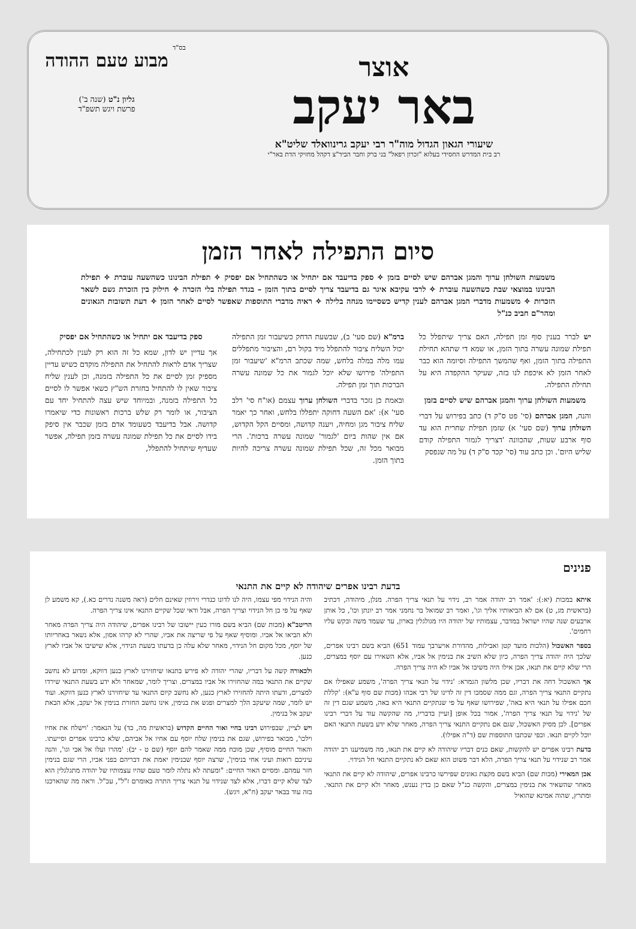מבוע טעם ההודה
גליון נ"ט (שנה ב')
פרשת ויגש תשפ"ד
בס"ד
אוצר
באר יעקב
שיעורי הגאון הגדול מוה"ר רבי יעקב גרינוואלד שליט"א
רב בית המדרש החסידי בעלזא "זכרון רפאל" בני ברק וחבר הביד"צ דקהל מחזיקי הדת באר"י
סיום התפילה לאחר הזמן
משמעות השולחן ערוך והמגן אברהם שיש לסיים בזמן ✧ ספק בדיעבד אם יתחיל או כשהתחיל אם יפסיק ✧ תפילת הבינונו כשהשעה עוברת ✧ תפילת הבינונו במוצאי שבת כשהשעה עוברת ✧ לרבי עקיבא איגר גם בדיעבד צריך לסיים בתוך הזמן – בגדר תפילה בלי הזכרה ✧ חילוק בין הזכרת גשם לשאר הזכרות ✧ משמעות מדברי המגן אברהם לענין קדיש כשסיימו מנחה בלילה ✧ ראיה מדברי התוספות שאפשר לסיים לאחר הזמן ✧ דעת תשובות הגאונים ומהר"ם חביב כנ"ל
יש לברר בענין סוף זמן תפילה, האם צריך שיתפלל כל תפילת שמונה עשרה בתוך הזמן, או שמא די שתהא תחילת התפילה בתוך הזמן, ואף שהמשך התפילה וסיומה הוא כבר לאחר הזמן לא איכפת לנו בזה, שעיקר ההקפדה היא על תחילת התפילה.
משמעות השולחן ערוך והמגן אברהם שיש לסיים בזמן
והנה, המגן אברהם (סי' פט ס"ק ד) כתב בפירוש על דברי השולחן ערוך (שם סעי' א) שזמן תפילת שחרית הוא עד סוף ארבע שעות, שהכוונה 'דצריך לגמור התפילה קודם שליש היום'. וכן כתב עוד (סי' קכד ס"ק ד) על מה שנפסק
ברמ"א (שם סעי' ב), שבשעת הדחק כשיעבור זמן התפילה יכול השליח ציבור להתפלל מיד בקול רם, והציבור מתפללים עמו מלה במלה בלחש, שמה שכתב הרמ"א 'שיעבור זמן התפילה' פירושו שלא יוכל לגמור את כל שמונה עשרה הברכות תוך זמן תפילה.
ובאמת כן נזכר בדברי השולחן ערוך עצמם (או"ח סי' רלב סעי' א): 'אם השעה דחוקה יתפללו בלחש, ואחר כך יאמר שליח ציבור מגן ומחיה, ויענה קדושה, ומסיים הקל הקדוש, אם אין שהות ביום 'לגמור' שמונה עשרה ברכות'. הרי מבואר מכל זה, שכל תפילת שמונה עשרה צריכה להיות בתוך הזמן.
ספק בדיעבד אם יתחיל או כשהתחיל אם יפסיק
אך עדיין יש לדון, שמא כל זה הוא רק לענין לכתחילה, שצריך אדם לראות להתחיל את התפילה מוקדם כשיש עדיין מספיק זמן לסיים את כל התפילה בזמנה, וכן לענין שליח ציבור שאין לו להתחיל בחזרת הש"ץ כשאי אפשר לו לסיים כל התפילה בזמנה, ובמיוחד שיש עצה להתחיל יחד עם הציבור, או לומר רק שלש ברכות ראשונות כדי שיאמרו קדושה. אבל בדיעבד כשעומד אדם בזמן שכבר אין סיפק בידו לסיים את כל תפילת שמונה עשרה בזמן תפילה, אפשר שעדיף שיתחיל להתפלל,
פנינים
בדעת רבינו אפרים שיהודה לא קיים את התנאי
איתא במכות (יא:): 'אמר רב יהודה אמר רב, נידוי על תנאי צריך הפרה. מנלן, מיהודה, דכתיב (בראשית מג, ט) אם לא הביאותיו אליך וגו', ואמר רב שמואל בר נחמני אמר רב יונתן וכו', כל אותן ארבעים שנה שהיו ישראל במדבר, עצמותיו של יהודה היו מגולגלין בארון, עד שעמד משה ובקש עליו רחמים'.
בספר האשכול (הלכות מועד קטן ואבילות, מהדורת אויערבך עמוד 651) הביא בשם רבינו אפרים, שלכך היה יהודה צריך הפרה, כיון שלא השיב את בנימין אל אביו, אלא השאירו עם יוסף במצרים, הרי שלא קיים את תנאו, אכן אילו היה משיבו אל אביו לא היה צריך הפרה.
אך האשכול דחה את דבריו, שכן מלשון הגמרא: 'נידוי על תנאי צריך הפרה', משמע שאפילו אם נתקיים התנאי צריך הפרה, וגם ממה שסמכו דין זה לדינו של רבי אבהו (מכות שם סוף ע"א): 'קללת חכם אפילו על תנאי היא באה', שפירושו שאף על פי שנתקיים התנאי היא באה, משמע שגם דין זה של 'נידוי על תנאי צריך הפרה', אמור בכל אופן [ועיין בדבריו, מה שהקשה עוד על דברי רבינו אפרים]. לכן מסיק האשכול, שגם אם נתקיים התנאי צריך הפרה, מאחר שלא ידע בשעת התנאי האם יוכל לקיים תנאו. וכפי שכתבו התוספות שם (ד"ה אפילו).
בדעת רבינו אפרים יש להקשות, שאם כנים דבריו שיהודה לא קיים את תנאו, מה משמיענו רב יהודה אמר רב שנידוי על תנאי צריך הפרה, הלא דבר פשוט הוא שאם לא נתקיים התנאי חל הנידוי.
אכן המאירי (מכות שם) הביא בשם מקצת גאונים שפירשו כרבינו אפרים, שיהודה לא קיים את התנאי מאחר שהשאיר את בנימין במצרים, והקשה כנ"ל שאם כן בדין נענש, מאחר ולא קיים את התנאי. ומתרץ, שהוה אמינא שהואיל
והיה הנידוי מפי עצמו, היה לנו לדונו כנדרי זירוזין שאינם חלים (ראה משנה נדרים כא.), קא משמע לן שאף על פי כן חל הנידוי וצריך הפרה, אבל ודאי שכל שקיים התנאי אינו צריך הפרה.
הריטב"א (מכות שם) הביא בשם מורו כעין יישובו של רבינו אפרים, שיהודה היה צריך הפרה מאחר ולא הביאו אל אביו. ומוסיף שאף על פי שריצה את אביו, שהרי לא קרהו אסון, אלא נשאר באחריותו של יוסף, מכל מקום חל הנידוי, מאחר שלא עלה כן בדעתו בשעת הנידוי, אלא שישיבו אל אביו לארץ כנען.
ולכאורה קשה על דבריו, שהרי יהודה לא פירש בתנאו שיחזירנו לארץ כנען דווקא, ומדוע לא נחשב שקיים את התנאי במה שהחזירו אל אביו במצרים. וצריך לומר, שמאחר ולא ידע בשעת התנאי שירדו למצרים, ודעתו היתה להחזירו לארץ כנען, לא נחשב קיום התנאי עד שיחזירנו לארץ כנען דווקא. ועוד יש לומר, שמה שיעקב הלך למצרים ופגש את בנימין, אינו נחשב החזרת בנימין אל יעקב, אלא הבאת יעקב אל בנימין.
ויש לציין, שבפירוש רבינו בחיי ואור החיים הקדוש (בראשית מה, כד) על הנאמר: 'וישלח את אחיו וילכו', מבואר בפירוש, שגם את בנימין שלח יוסף עם אחיו אל אביהם, שלא כרבינו אפרים וסייעתו. והאור החיים מוסיף, שכן מוכח ממה שאמר להם יוסף (שם ט - יב): 'מהרו ועלו אל אבי וגו', והנה עיניכם רואות ועיני אחי בנימין', שרצה יוסף שבנימין יאמת את דבריהם בפני אביו, הרי שגם בנימין חזר עמהם. ומסיים האור החיים: "ומעתה לא נתלה לומר טעם שהיו עצמותיו של יהודה מתגלגלין הוא לצד שלא קיים דברו, אלא לצד שנידוי על תנאי צריך התרה כאומרם ז"ל", עכ"ל. וראה מה שהארכנו בזה עוד בבאר יעקב (ח"א, ויגש).